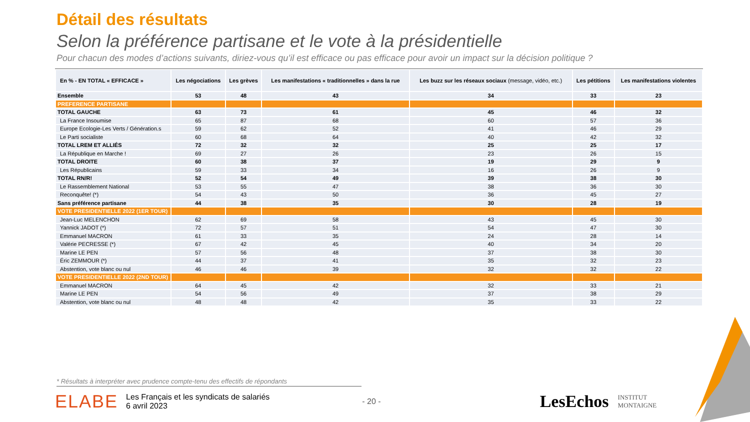Détail des résultats
Selon la préférence partisane et le vote à la présidentielle
Pour chacun des modes d’actions suivants, diriez-vous qu’il est efficace ou pas efficace pour avoir un impact sur la décision politique ?
| En % - EN TOTAL « EFFICACE » | Les négociations | Les grèves | Les manifestations « traditionnelles » dans la rue | Les buzz sur les réseaux sociaux (message, vidéo, etc.) | Les pétitions | Les manifestations violentes |
| --- | --- | --- | --- | --- | --- | --- |
| Ensemble | 53 | 48 | 43 | 34 | 33 | 23 |
| PREFERENCE PARTISANE | | | | | | |
| TOTAL GAUCHE | 63 | 73 | 61 | 45 | 46 | 32 |
| La France Insoumise | 65 | 87 | 68 | 60 | 57 | 36 |
| Europe Ecologie-Les Verts / Génération.s | 59 | 62 | 52 | 41 | 46 | 29 |
| Le Parti socialiste | 60 | 68 | 64 | 40 | 42 | 32 |
| TOTAL LREM ET ALLIÉS | 72 | 32 | 32 | 25 | 25 | 17 |
| La République en Marche ! | 69 | 27 | 26 | 23 | 26 | 15 |
| TOTAL DROITE | 60 | 38 | 37 | 19 | 29 | 9 |
| Les Républicains | 59 | 33 | 34 | 16 | 26 | 9 |
| TOTAL RN/R! | 52 | 54 | 49 | 39 | 38 | 30 |
| Le Rassemblement National | 53 | 55 | 47 | 38 | 36 | 30 |
| Reconquête! (*) | 54 | 43 | 50 | 36 | 45 | 27 |
| Sans préférence partisane | 44 | 38 | 35 | 30 | 28 | 19 |
| VOTE PRESIDENTIELLE 2022 (1ER TOUR) | | | | | | |
| Jean-Luc MELENCHON | 62 | 69 | 58 | 43 | 45 | 30 |
| Yannick JADOT (*) | 72 | 57 | 51 | 54 | 47 | 30 |
| Emmanuel MACRON | 61 | 33 | 35 | 24 | 28 | 14 |
| Valérie PECRESSE (*) | 67 | 42 | 45 | 40 | 34 | 20 |
| Marine LE PEN | 57 | 56 | 48 | 37 | 38 | 30 |
| Éric ZEMMOUR (*) | 44 | 37 | 41 | 35 | 32 | 23 |
| Abstention, vote blanc ou nul | 46 | 46 | 39 | 32 | 32 | 22 |
| VOTE PRESIDENTIELLE 2022 (2ND TOUR) | | | | | | |
| Emmanuel MACRON | 64 | 45 | 42 | 32 | 33 | 21 |
| Marine LE PEN | 54 | 56 | 49 | 37 | 38 | 29 |
| Abstention, vote blanc ou nul | 48 | 48 | 42 | 35 | 33 | 22 |
* Résultats à interpréter avec prudence compte-tenu des effectifs de répondants
ELABE Les Français et les syndicats de salariés
6 avril 2023 - 20 - LesEchos INSTITUT
MONTAIGNE